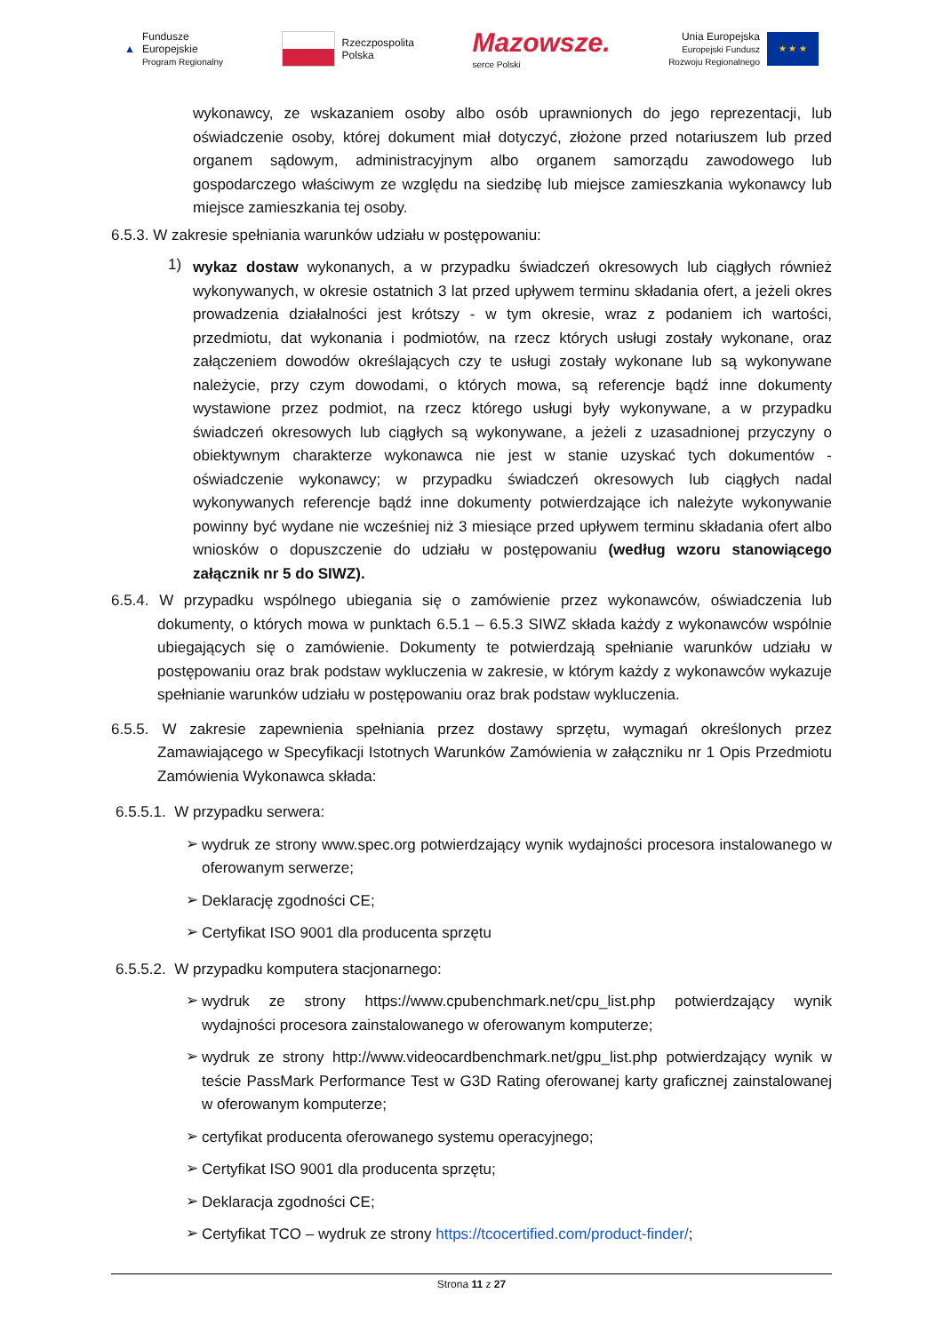▲
Fundusze
Europejskie
Program Regionalny
Rzeczpospolita
Polska
Mazowsze.
serce Polski
Unia Europejska
Europejski Fundusz
Rozwoju Regionalnego
★ ★ ★
wykonawcy, ze wskazaniem osoby albo osób uprawnionych do jego reprezentacji, lub oświadczenie osoby, której dokument miał dotyczyć, złożone przed notariuszem lub przed organem sądowym, administracyjnym albo organem samorządu zawodowego lub gospodarczego właściwym ze względu na siedzibę lub miejsce zamieszkania wykonawcy lub miejsce zamieszkania tej osoby.
6.5.3. W zakresie spełniania warunków udziału w postępowaniu:
1)
wykaz dostaw wykonanych, a w przypadku świadczeń okresowych lub ciągłych również wykonywanych, w okresie ostatnich 3 lat przed upływem terminu składania ofert, a jeżeli okres prowadzenia działalności jest krótszy - w tym okresie, wraz z podaniem ich wartości, przedmiotu, dat wykonania i podmiotów, na rzecz których usługi zostały wykonane, oraz załączeniem dowodów określających czy te usługi zostały wykonane lub są wykonywane należycie, przy czym dowodami, o których mowa, są referencje bądź inne dokumenty wystawione przez podmiot, na rzecz którego usługi były wykonywane, a w przypadku świadczeń okresowych lub ciągłych są wykonywane, a jeżeli z uzasadnionej przyczyny o obiektywnym charakterze wykonawca nie jest w stanie uzyskać tych dokumentów - oświadczenie wykonawcy; w przypadku świadczeń okresowych lub ciągłych nadal wykonywanych referencje bądź inne dokumenty potwierdzające ich należyte wykonywanie powinny być wydane nie wcześniej niż 3 miesiące przed upływem terminu składania ofert albo wniosków o dopuszczenie do udziału w postępowaniu (według wzoru stanowiącego załącznik nr 5 do SIWZ).
6.5.4. W przypadku wspólnego ubiegania się o zamówienie przez wykonawców, oświadczenia lub dokumenty, o których mowa w punktach 6.5.1 – 6.5.3 SIWZ składa każdy z wykonawców wspólnie ubiegających się o zamówienie. Dokumenty te potwierdzają spełnianie warunków udziału w postępowaniu oraz brak podstaw wykluczenia w zakresie, w którym każdy z wykonawców wykazuje spełnianie warunków udziału w postępowaniu oraz brak podstaw wykluczenia.
6.5.5. W zakresie zapewnienia spełniania przez dostawy sprzętu, wymagań określonych przez Zamawiającego w Specyfikacji Istotnych Warunków Zamówienia w załączniku nr 1 Opis Przedmiotu Zamówienia Wykonawca składa:
6.5.5.1. W przypadku serwera:
➢
wydruk ze strony www.spec.org potwierdzający wynik wydajności procesora instalowanego w oferowanym serwerze;
➢
Deklarację zgodności CE;
➢
Certyfikat ISO 9001 dla producenta sprzętu
6.5.5.2. W przypadku komputera stacjonarnego:
➢
wydruk ze strony https://www.cpubenchmark.net/cpu_list.php potwierdzający wynik wydajności procesora zainstalowanego w oferowanym komputerze;
➢
wydruk ze strony http://www.videocardbenchmark.net/gpu_list.php potwierdzający wynik w teście PassMark Performance Test w G3D Rating oferowanej karty graficznej zainstalowanej w oferowanym komputerze;
➢
certyfikat producenta oferowanego systemu operacyjnego;
➢
Certyfikat ISO 9001 dla producenta sprzętu;
➢
Deklaracja zgodności CE;
➢
Certyfikat TCO – wydruk ze strony https://tcocertified.com/product-finder/;
Strona 11 z 27